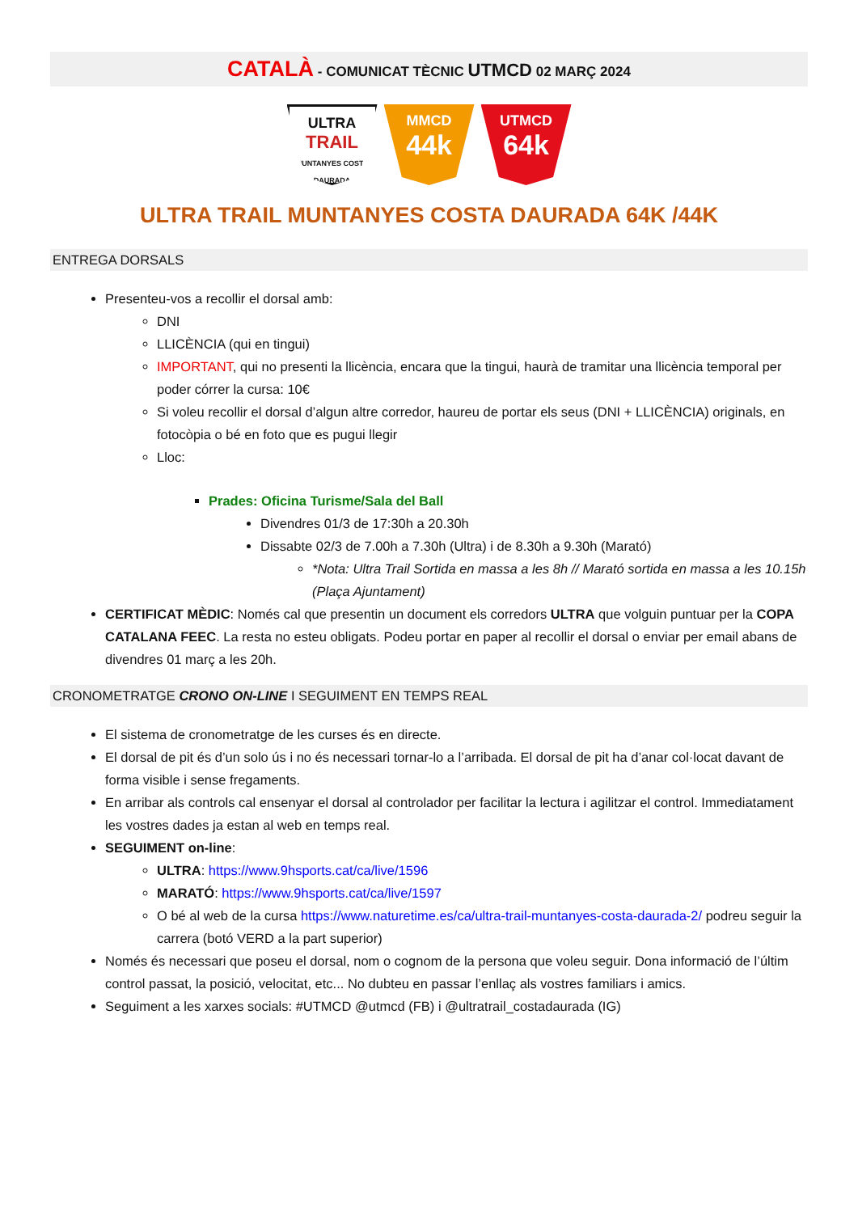CATALÀ - COMUNICAT TÈCNIC UTMCD 02 MARÇ 2024
ULTRA
TRAIL
MUNTANYES COSTA DAURADA
MMCD
44k
UTMCD
64k
ULTRA TRAIL MUNTANYES COSTA DAURADA 64K /44K
ENTREGA DORSALS
Presenteu-vos a recollir el dorsal amb:
DNI
LLICÈNCIA (qui en tingui)
IMPORTANT, qui no presenti la llicència, encara que la tingui, haurà de tramitar una llicència temporal per poder córrer la cursa: 10€
Si voleu recollir el dorsal d’algun altre corredor, haureu de portar els seus (DNI + LLICÈNCIA) originals, en fotocòpia o bé en foto que es pugui llegir
Lloc:
Prades: Oficina Turisme/Sala del Ball
Divendres 01/3 de 17:30h a 20.30h
Dissabte 02/3 de 7.00h a 7.30h (Ultra) i de 8.30h a 9.30h (Marató)
*Nota: Ultra Trail Sortida en massa a les 8h // Marató sortida en massa a les 10.15h (Plaça Ajuntament)
CERTIFICAT MÈDIC: Només cal que presentin un document els corredors ULTRA que volguin puntuar per la COPA CATALANA FEEC. La resta no esteu obligats. Podeu portar en paper al recollir el dorsal o enviar per email abans de divendres 01 març a les 20h.
CRONOMETRATGE CRONO ON-LINE I SEGUIMENT EN TEMPS REAL
El sistema de cronometratge de les curses és en directe.
El dorsal de pit és d’un solo ús i no és necessari tornar-lo a l’arribada. El dorsal de pit ha d’anar col·locat davant de forma visible i sense fregaments.
En arribar als controls cal ensenyar el dorsal al controlador per facilitar la lectura i agilitzar el control. Immediatament les vostres dades ja estan al web en temps real.
SEGUIMENT on-line:
ULTRA: https://www.9hsports.cat/ca/live/1596
MARATÓ: https://www.9hsports.cat/ca/live/1597
O bé al web de la cursa https://www.naturetime.es/ca/ultra-trail-muntanyes-costa-daurada-2/ podreu seguir la carrera (botó VERD a la part superior)
Només és necessari que poseu el dorsal, nom o cognom de la persona que voleu seguir. Dona informació de l’últim control passat, la posició, velocitat, etc... No dubteu en passar l’enllaç als vostres familiars i amics.
Seguiment a les xarxes socials: #UTMCD @utmcd (FB) i @ultratrail_costadaurada (IG)